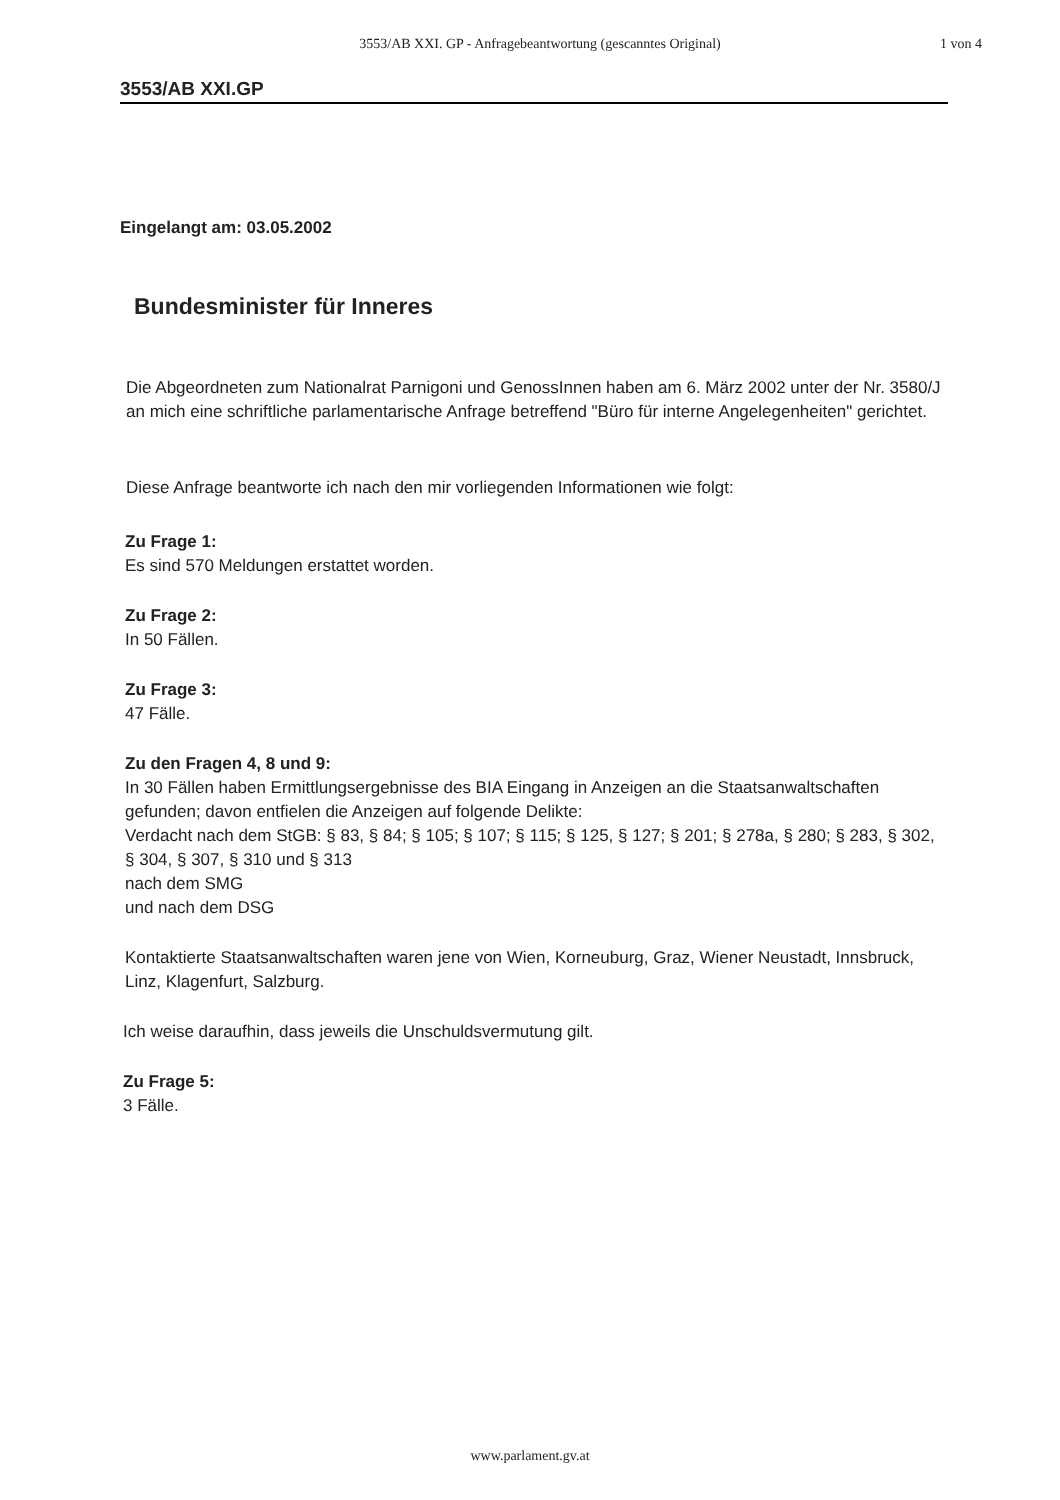3553/AB XXI. GP - Anfragebeantwortung (gescanntes Original)
1 von 4
3553/AB XXI.GP
Eingelangt am: 03.05.2002
Bundesminister für Inneres
Die Abgeordneten zum Nationalrat Parnigoni und GenossInnen haben am 6. März 2002 unter der Nr. 3580/J an mich eine schriftliche parlamentarische Anfrage betreffend "Büro für interne Angelegenheiten" gerichtet.
Diese Anfrage beantworte ich nach den mir vorliegenden Informationen wie folgt:
Zu Frage 1:
Es sind 570 Meldungen erstattet worden.
Zu Frage 2:
In 50 Fällen.
Zu Frage 3:
47 Fälle.
Zu den Fragen 4, 8 und 9:
In 30 Fällen haben Ermittlungsergebnisse des BIA Eingang in Anzeigen an die Staatsanwaltschaften gefunden; davon entfielen die Anzeigen auf folgende Delikte:
Verdacht nach dem StGB: § 83, § 84; § 105; § 107; § 115; § 125, § 127; § 201; § 278a, § 280; § 283, § 302, § 304, § 307, § 310 und § 313
nach dem SMG
und nach dem DSG
Kontaktierte Staatsanwaltschaften waren jene von Wien, Korneuburg, Graz, Wiener Neustadt, Innsbruck, Linz, Klagenfurt, Salzburg.
Ich weise daraufhin, dass jeweils die Unschuldsvermutung gilt.
Zu Frage 5:
3 Fälle.
www.parlament.gv.at